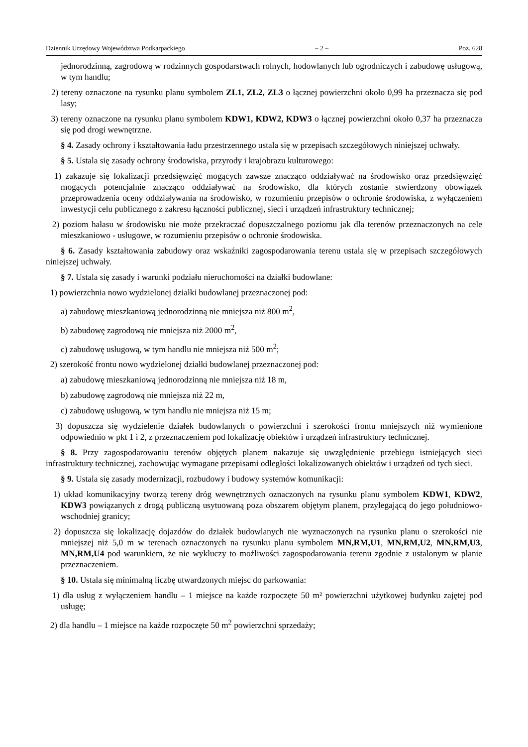Dziennik Urzędowy Województwa Podkarpackiego – 2 – Poz. 628
jednorodzinną, zagrodową w rodzinnych gospodarstwach rolnych, hodowlanych lub ogrodniczych i zabudowę usługową, w tym handlu;
2) tereny oznaczone na rysunku planu symbolem ZL1, ZL2, ZL3 o łącznej powierzchni około 0,99 ha przeznacza się pod lasy;
3) tereny oznaczone na rysunku planu symbolem KDW1, KDW2, KDW3 o łącznej powierzchni około 0,37 ha przeznacza się pod drogi wewnętrzne.
§ 4. Zasady ochrony i kształtowania ładu przestrzennego ustala się w przepisach szczegółowych niniejszej uchwały.
§ 5. Ustala się zasady ochrony środowiska, przyrody i krajobrazu kulturowego:
1) zakazuje się lokalizacji przedsięwzięć mogących zawsze znacząco oddziaływać na środowisko oraz przedsięwzięć mogących potencjalnie znacząco oddziaływać na środowisko, dla których zostanie stwierdzony obowiązek przeprowadzenia oceny oddziaływania na środowisko, w rozumieniu przepisów o ochronie środowiska, z wyłączeniem inwestycji celu publicznego z zakresu łączności publicznej, sieci i urządzeń infrastruktury technicznej;
2) poziom hałasu w środowisku nie może przekraczać dopuszczalnego poziomu jak dla terenów przeznaczonych na cele mieszkaniowo - usługowe, w rozumieniu przepisów o ochronie środowiska.
§ 6. Zasady kształtowania zabudowy oraz wskaźniki zagospodarowania terenu ustala się w przepisach szczegółowych niniejszej uchwały.
§ 7. Ustala się zasady i warunki podziału nieruchomości na działki budowlane:
1) powierzchnia nowo wydzielonej działki budowlanej przeznaczonej pod:
a) zabudowę mieszkaniową jednorodzinną nie mniejsza niż 800 m<sup>2</sup>,
b) zabudowę zagrodową nie mniejsza niż 2000 m<sup>2</sup>,
c) zabudowę usługową, w tym handlu nie mniejsza niż 500 m<sup>2</sup>;
2) szerokość frontu nowo wydzielonej działki budowlanej przeznaczonej pod:
a) zabudowę mieszkaniową jednorodzinną nie mniejsza niż 18 m,
b) zabudowę zagrodową nie mniejsza niż 22 m,
c) zabudowę usługową, w tym handlu nie mniejsza niż 15 m;
3) dopuszcza się wydzielenie działek budowlanych o powierzchni i szerokości frontu mniejszych niż wymienione odpowiednio w pkt 1 i 2, z przeznaczeniem pod lokalizację obiektów i urządzeń infrastruktury technicznej.
§ 8. Przy zagospodarowaniu terenów objętych planem nakazuje się uwzględnienie przebiegu istniejących sieci infrastruktury technicznej, zachowując wymagane przepisami odległości lokalizowanych obiektów i urządzeń od tych sieci.
§ 9. Ustala się zasady modernizacji, rozbudowy i budowy systemów komunikacji:
1) układ komunikacyjny tworzą tereny dróg wewnętrznych oznaczonych na rysunku planu symbolem KDW1, KDW2, KDW3 powiązanych z drogą publiczną usytuowaną poza obszarem objętym planem, przylegającą do jego południowo-wschodniej granicy;
2) dopuszcza się lokalizację dojazdów do działek budowlanych nie wyznaczonych na rysunku planu o szerokości nie mniejszej niż 5,0 m w terenach oznaczonych na rysunku planu symbolem MN,RM,U1, MN,RM,U2, MN,RM,U3, MN,RM,U4 pod warunkiem, że nie wykluczy to możliwości zagospodarowania terenu zgodnie z ustalonym w planie przeznaczeniem.
§ 10. Ustala się minimalną liczbę utwardzonych miejsc do parkowania:
1) dla usług z wyłączeniem handlu – 1 miejsce na każde rozpoczęte 50 m² powierzchni użytkowej budynku zajętej pod usługę;
2) dla handlu – 1 miejsce na każde rozpoczęte 50 m<sup>2</sup> powierzchni sprzedaży;